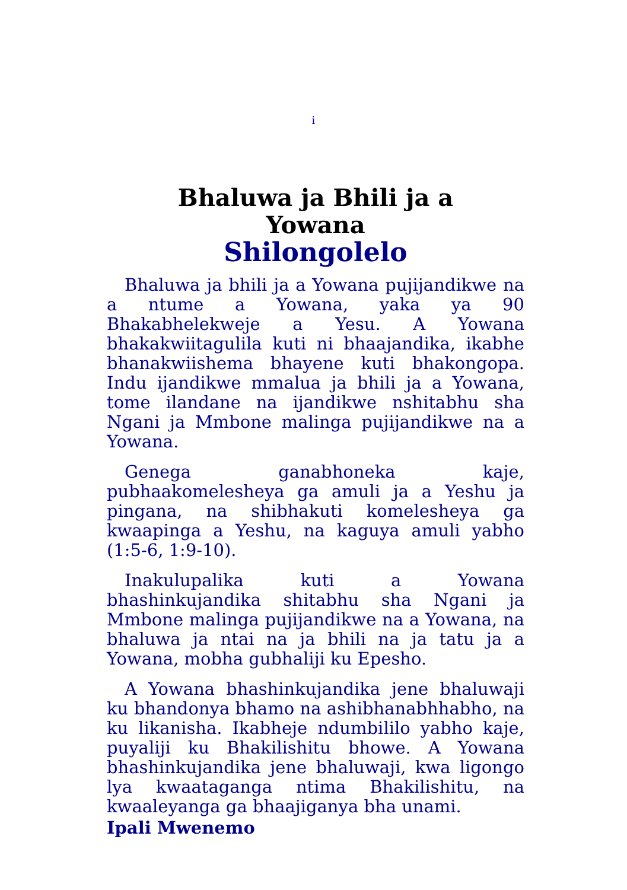i
Bhaluwa ja Bhili ja a
Yowana
Shilongolelo
Bhaluwa ja bhili ja a Yowana pujijandikwe na a ntume a Yowana, yaka ya 90 Bhakabhelekweje a Yesu. A Yowana bhakakwiitagulila kuti ni bhaajandika, ikabhe bhanakwiishema bhayene kuti bhakongopa. Indu ijandikwe mmalua ja bhili ja a Yowana, tome ilandane na ijandikwe nshitabhu sha Ngani ja Mmbone malinga pujijandikwe na a Yowana.
Genega ganabhoneka kaje, pubhaakomelesheya ga amuli ja a Yeshu ja pingana, na shibhakuti komelesheya ga kwaapinga a Yeshu, na kaguya amuli yabho (1:5-6, 1:9-10).
Inakulupalika kuti a Yowana bhashinkujandika shitabhu sha Ngani ja Mmbone malinga pujijandikwe na a Yowana, na bhaluwa ja ntai na ja bhili na ja tatu ja a Yowana, mobha gubhaliji ku Epesho.
A Yowana bhashinkujandika jene bhaluwaji ku bhandonya bhamo na ashibhanabhhabho, na ku likanisha. Ikabheje ndumbililo yabho kaje, puyaliji ku Bhakilishitu bhowe. A Yowana bhashinkujandika jene bhaluwaji, kwa ligongo lya kwaataganga ntima Bhakilishitu, na kwaaleyanga ga bhaajiganya bha unami.
Ipali Mwenemo